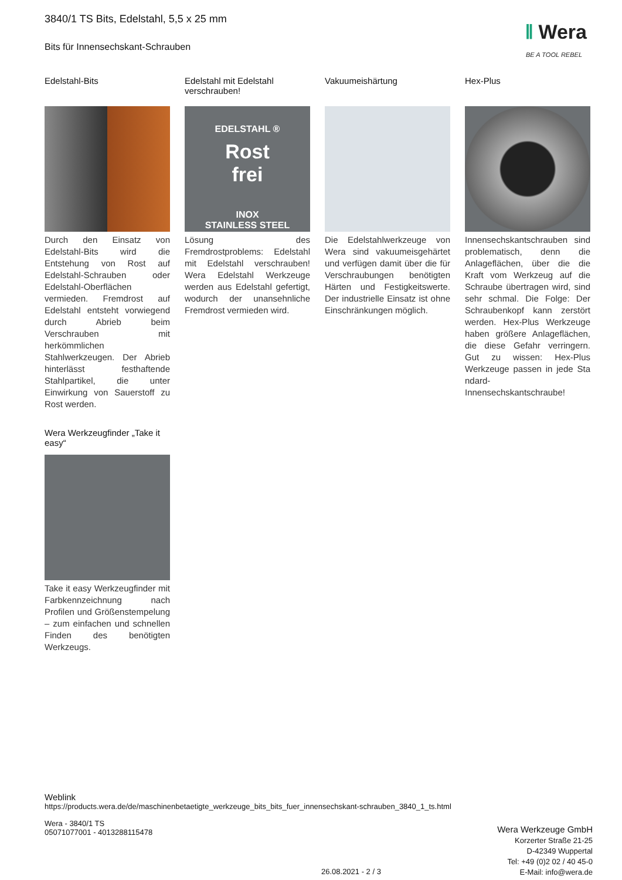𝍪 Wera
BE A TOOL REBEL
3840/1 TS Bits, Edelstahl, 5,5 x 25 mm
Bits für Innensechskant-Schrauben
Edelstahl-Bits
Durch den Einsatz von Edelstahl-Bits wird die Entstehung von Rost auf Edelstahl-Schrauben oder Edelstahl-Oberflächen vermieden. Fremdrost auf Edelstahl entsteht vorwiegend durch Abrieb beim Verschrauben mit herkömmlichen Stahlwerkzeugen. Der Abrieb hinterlässt festhaftende Stahlpartikel, die unter Einwirkung von Sauerstoff zu Rost werden.
Edelstahl mit Edelstahl verschrauben!
EDELSTAHL ®
Rost
frei
INOX
STAINLESS STEEL
Lösung des Fremdrostproblems: Edelstahl mit Edelstahl verschrauben! Wera Edelstahl Werkzeuge werden aus Edelstahl gefertigt, wodurch der unansehnliche Fremdrost vermieden wird.
Vakuumeishärtung
Die Edelstahlwerkzeuge von Wera sind vakuumeisgehärtet und verfügen damit über die für Verschraubungen benötigten Härten und Festigkeitswerte. Der industrielle Einsatz ist ohne Einschränkungen möglich.
Hex-Plus
Innensechskantschrauben sind problematisch, denn die Anlageflächen, über die die Kraft vom Werkzeug auf die Schraube übertragen wird, sind sehr schmal. Die Folge: Der Schraubenkopf kann zerstört werden. Hex-Plus Werkzeuge haben größere Anlageflächen, die diese Gefahr verringern. Gut zu wissen: Hex-Plus Werkzeuge passen in jede Sta ndard-Innensechskantschraube!
Wera Werkzeugfinder „Take it easy“
Take it easy Werkzeugfinder mit Farbkennzeichnung nach Profilen und Größenstempelung – zum einfachen und schnellen Finden des benötigten Werkzeugs.
Weblink
https://products.wera.de/de/maschinenbetaetigte_werkzeuge_bits_bits_fuer_innensechskant-schrauben_3840_1_ts.html
Wera - 3840/1 TS
05071077001 - 4013288115478
Wera Werkzeuge GmbH
Korzerter Straße 21-25
D-42349 Wuppertal
Tel: +49 (0)2 02 / 40 45-0
E-Mail: info@wera.de
26.08.2021 - 2 / 3